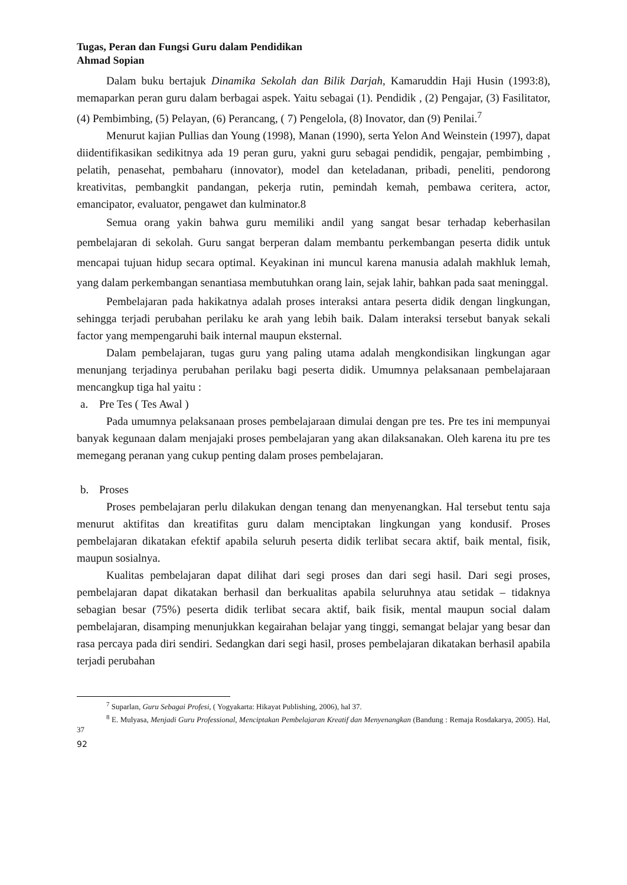Tugas, Peran dan Fungsi Guru dalam Pendidikan
Ahmad Sopian
Dalam buku bertajuk Dinamika Sekolah dan Bilik Darjah, Kamaruddin Haji Husin (1993:8), memaparkan peran guru dalam berbagai aspek. Yaitu sebagai (1). Pendidik , (2) Pengajar, (3) Fasilitator, (4) Pembimbing, (5) Pelayan, (6) Perancang, ( 7) Pengelola, (8) Inovator, dan (9) Penilai.<sup>7</sup>
Menurut kajian Pullias dan Young (1998), Manan (1990), serta Yelon And Weinstein (1997), dapat diidentifikasikan sedikitnya ada 19 peran guru, yakni guru sebagai pendidik, pengajar, pembimbing , pelatih, penasehat, pembaharu (innovator), model dan keteladanan, pribadi, peneliti, pendorong kreativitas, pembangkit pandangan, pekerja rutin, pemindah kemah, pembawa ceritera, actor, emancipator, evaluator, pengawet dan kulminator.8
Semua orang yakin bahwa guru memiliki andil yang sangat besar terhadap keberhasilan pembelajaran di sekolah. Guru sangat berperan dalam membantu perkembangan peserta didik untuk mencapai tujuan hidup secara optimal. Keyakinan ini muncul karena manusia adalah makhluk lemah, yang dalam perkembangan senantiasa membutuhkan orang lain, sejak lahir, bahkan pada saat meninggal.
Pembelajaran pada hakikatnya adalah proses interaksi antara peserta didik dengan lingkungan, sehingga terjadi perubahan perilaku ke arah yang lebih baik. Dalam interaksi tersebut banyak sekali factor yang mempengaruhi baik internal maupun eksternal.
Dalam pembelajaran, tugas guru yang paling utama adalah mengkondisikan lingkungan agar menunjang terjadinya perubahan perilaku bagi peserta didik. Umumnya pelaksanaan pembelajaraan mencangkup tiga hal yaitu :
a. Pre Tes ( Tes Awal )
Pada umumnya pelaksanaan proses pembelajaraan dimulai dengan pre tes. Pre tes ini mempunyai banyak kegunaan dalam menjajaki proses pembelajaran yang akan dilaksanakan. Oleh karena itu pre tes memegang peranan yang cukup penting dalam proses pembelajaran.
b. Proses
Proses pembelajaran perlu dilakukan dengan tenang dan menyenangkan. Hal tersebut tentu saja menurut aktifitas dan kreatifitas guru dalam menciptakan lingkungan yang kondusif. Proses pembelajaran dikatakan efektif apabila seluruh peserta didik terlibat secara aktif, baik mental, fisik, maupun sosialnya.
Kualitas pembelajaran dapat dilihat dari segi proses dan dari segi hasil. Dari segi proses, pembelajaran dapat dikatakan berhasil dan berkualitas apabila seluruhnya atau setidak – tidaknya sebagian besar (75%) peserta didik terlibat secara aktif, baik fisik, mental maupun social dalam pembelajaran, disamping menunjukkan kegairahan belajar yang tinggi, semangat belajar yang besar dan rasa percaya pada diri sendiri. Sedangkan dari segi hasil, proses pembelajaran dikatakan berhasil apabila terjadi perubahan
<sup>7</sup> Suparlan, Guru Sebagai Profesi, ( Yogyakarta: Hikayat Publishing, 2006), hal 37.
<sup>8</sup> E. Mulyasa, Menjadi Guru Professional, Menciptakan Pembelajaran Kreatif dan Menyenangkan (Bandung : Remaja Rosdakarya, 2005). Hal, 37
92